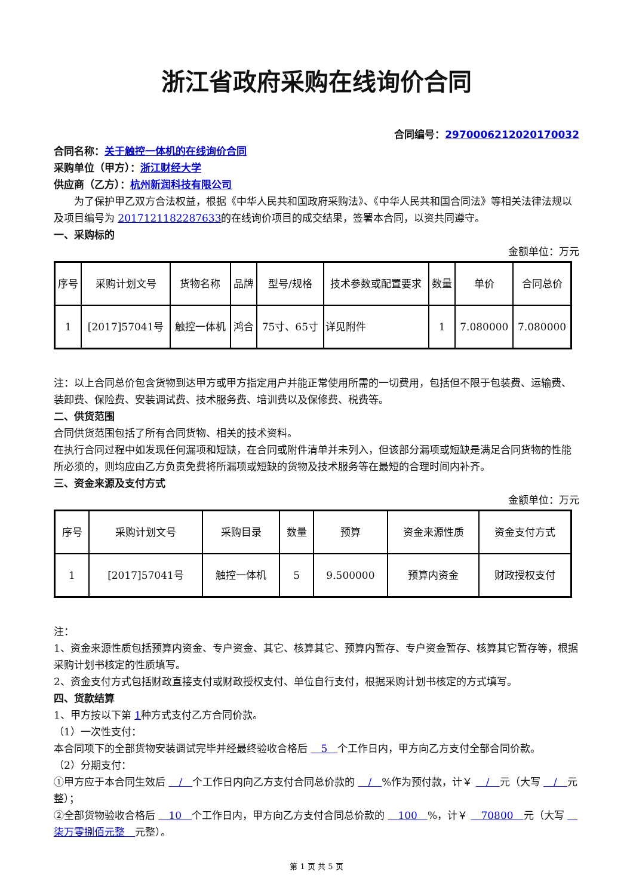浙江省政府采购在线询价合同
合同编号：2970006212020170032
合同名称：关于触控一体机的在线询价合同
采购单位（甲方）：浙江财经大学
供应商（乙方）：杭州新润科技有限公司
　　为了保护甲乙双方合法权益，根据《中华人民共和国政府采购法》、《中华人民共和国合同法》等相关法律法规以及项目编号为 2017121182287633的在线询价项目的成交结果，签署本合同，以资共同遵守。
一、采购标的
金额单位：万元
| 序号 | 采购计划文号 | 货物名称 | 品牌 | 型号/规格 | 技术参数或配置要求 | 数量 | 单价 | 合同总价 |
| 1 | [2017]57041号 | 触控一体机 | 鸿合 | 75寸、65寸 | 详见附件 | 1 | 7.080000 | 7.080000 |
注：以上合同总价包含货物到达甲方或甲方指定用户并能正常使用所需的一切费用，包括但不限于包装费、运输费、装卸费、保险费、安装调试费、技术服务费、培训费以及保修费、税费等。
二、供货范围
合同供货范围包括了所有合同货物、相关的技术资料。
在执行合同过程中如发现任何漏项和短缺，在合同或附件清单并未列入，但该部分漏项或短缺是满足合同货物的性能所必须的，则均应由乙方负责免费将所漏项或短缺的货物及技术服务等在最短的合理时间内补齐。
三、资金来源及支付方式
金额单位：万元
| 序号 | 采购计划文号 | 采购目录 | 数量 | 预算 | 资金来源性质 | 资金支付方式 |
| 1 | [2017]57041号 | 触控一体机 | 5 | 9.500000 | 预算内资金 | 财政授权支付 |
注：
1、资金来源性质包括预算内资金、专户资金、其它、核算其它、预算内暂存、专户资金暂存、核算其它暂存等，根据采购计划书核定的性质填写。
2、资金支付方式包括财政直接支付或财政授权支付、单位自行支付，根据采购计划书核定的方式填写。
四、货款结算
1、甲方按以下第 1种方式支付乙方合同价款。
（1）一次性支付：
本合同项下的全部货物安装调试完毕并经最终验收合格后 　5　个工作日内，甲方向乙方支付全部合同价款。
（2）分期支付：
①甲方应于本合同生效后 　/　个工作日内向乙方支付合同总价款的 　/　%作为预付款，计￥ 　/　元（大写 　/　元整）；
②全部货物验收合格后 　10　个工作日内，甲方向乙方支付合同总价款的 　100　%，计￥ 　70800　元（大写 　柒万零捌佰元整　元整）。
第 1 页 共 5 页